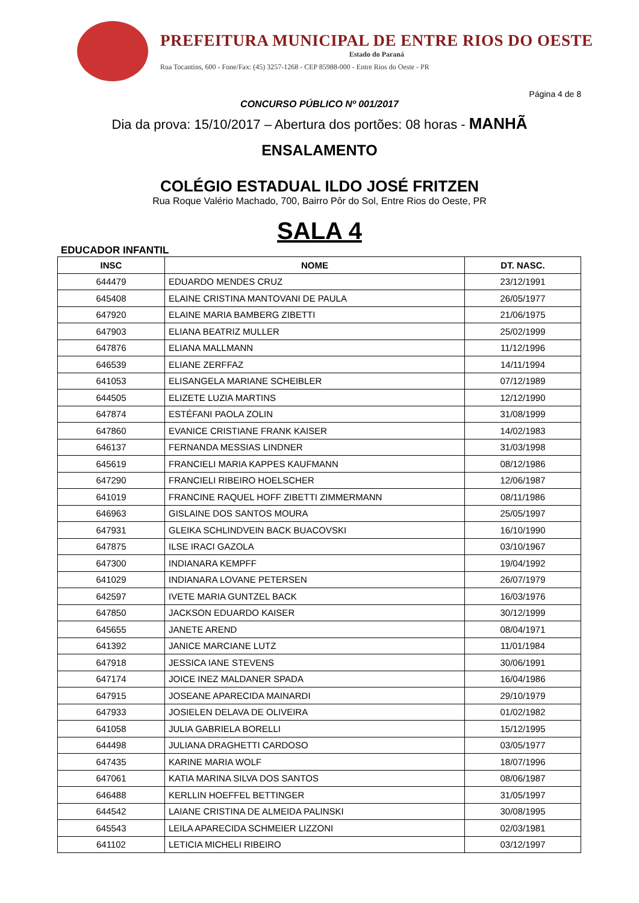PREFEITURA MUNICIPAL DE ENTRE RIOS DO OESTE
Estado do Paraná
Rua Tocantins, 600 - Fone/Fax: (45) 3257-1268 - CEP 85988-000 - Entre Rios do Oeste - PR
Página 4 de 8
CONCURSO PÚBLICO Nº 001/2017
Dia da prova: 15/10/2017 – Abertura dos portões: 08 horas - MANHÃ
ENSALAMENTO
COLÉGIO ESTADUAL ILDO JOSÉ FRITZEN
Rua Roque Valério Machado, 700, Bairro Pôr do Sol, Entre Rios do Oeste, PR
SALA 4
EDUCADOR INFANTIL
| INSC | NOME | DT. NASC. |
| --- | --- | --- |
| 644479 | EDUARDO MENDES CRUZ | 23/12/1991 |
| 645408 | ELAINE CRISTINA MANTOVANI DE PAULA | 26/05/1977 |
| 647920 | ELAINE MARIA BAMBERG ZIBETTI | 21/06/1975 |
| 647903 | ELIANA BEATRIZ MULLER | 25/02/1999 |
| 647876 | ELIANA MALLMANN | 11/12/1996 |
| 646539 | ELIANE ZERFFAZ | 14/11/1994 |
| 641053 | ELISANGELA MARIANE SCHEIBLER | 07/12/1989 |
| 644505 | ELIZETE LUZIA MARTINS | 12/12/1990 |
| 647874 | ESTÉFANI PAOLA ZOLIN | 31/08/1999 |
| 647860 | EVANICE CRISTIANE FRANK KAISER | 14/02/1983 |
| 646137 | FERNANDA MESSIAS LINDNER | 31/03/1998 |
| 645619 | FRANCIELI MARIA KAPPES KAUFMANN | 08/12/1986 |
| 647290 | FRANCIELI RIBEIRO HOELSCHER | 12/06/1987 |
| 641019 | FRANCINE RAQUEL HOFF ZIBETTI ZIMMERMANN | 08/11/1986 |
| 646963 | GISLAINE DOS SANTOS MOURA | 25/05/1997 |
| 647931 | GLEIKA SCHLINDVEIN BACK BUACOVSKI | 16/10/1990 |
| 647875 | ILSE IRACI GAZOLA | 03/10/1967 |
| 647300 | INDIANARA KEMPFF | 19/04/1992 |
| 641029 | INDIANARA LOVANE PETERSEN | 26/07/1979 |
| 642597 | IVETE MARIA GUNTZEL BACK | 16/03/1976 |
| 647850 | JACKSON EDUARDO KAISER | 30/12/1999 |
| 645655 | JANETE AREND | 08/04/1971 |
| 641392 | JANICE MARCIANE LUTZ | 11/01/1984 |
| 647918 | JESSICA IANE STEVENS | 30/06/1991 |
| 647174 | JOICE INEZ MALDANER SPADA | 16/04/1986 |
| 647915 | JOSEANE APARECIDA MAINARDI | 29/10/1979 |
| 647933 | JOSIELEN DELAVA DE OLIVEIRA | 01/02/1982 |
| 641058 | JULIA GABRIELA BORELLI | 15/12/1995 |
| 644498 | JULIANA DRAGHETTI CARDOSO | 03/05/1977 |
| 647435 | KARINE MARIA WOLF | 18/07/1996 |
| 647061 | KATIA MARINA SILVA DOS SANTOS | 08/06/1987 |
| 646488 | KERLLIN HOEFFEL BETTINGER | 31/05/1997 |
| 644542 | LAIANE CRISTINA DE ALMEIDA PALINSKI | 30/08/1995 |
| 645543 | LEILA APARECIDA SCHMEIER LIZZONI | 02/03/1981 |
| 641102 | LETICIA MICHELI RIBEIRO | 03/12/1997 |